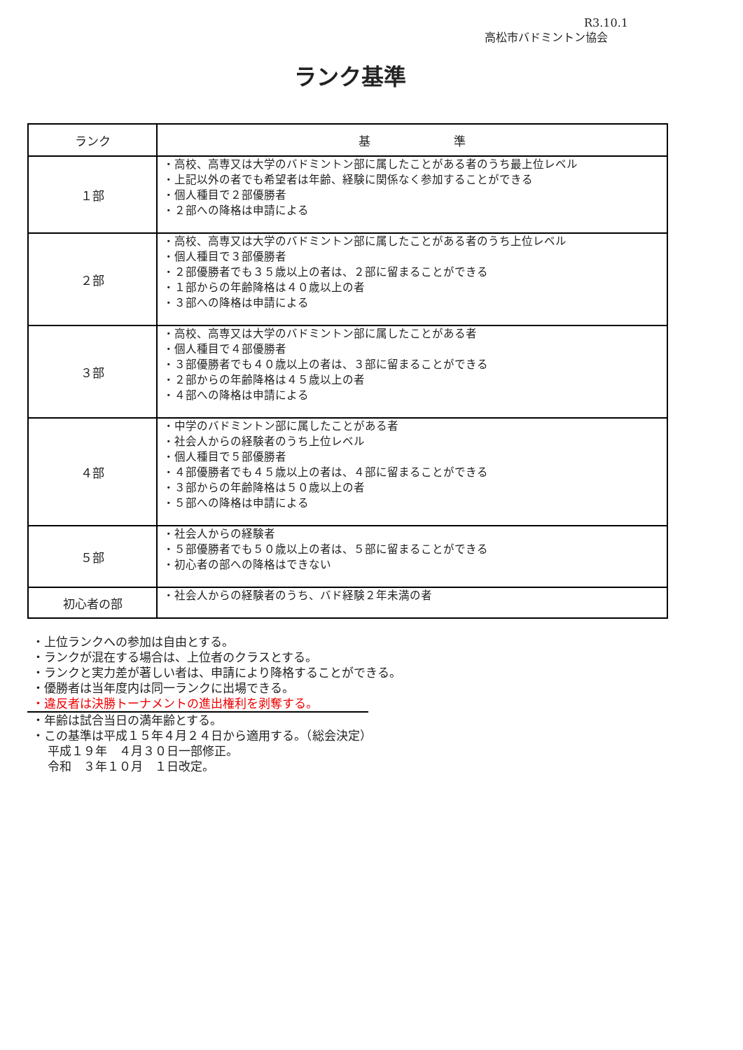R3.10.1
高松市バドミントン協会
ランク基準
| ランク | 基 準 |
| --- | --- |
| １部 | ・高校、高専又は大学のバドミントン部に属したことがある者のうち最上位レベル ・上記以外の者でも希望者は年齢、経験に関係なく参加することができる ・個人種目で２部優勝者 ・２部への降格は申請による |
| ２部 | ・高校、高専又は大学のバドミントン部に属したことがある者のうち上位レベル ・個人種目で３部優勝者 ・２部優勝者でも３５歳以上の者は、２部に留まることができる ・１部からの年齢降格は４０歳以上の者 ・３部への降格は申請による |
| ３部 | ・高校、高専又は大学のバドミントン部に属したことがある者 ・個人種目で４部優勝者 ・３部優勝者でも４０歳以上の者は、３部に留まることができる ・２部からの年齢降格は４５歳以上の者 ・４部への降格は申請による |
| ４部 | ・中学のバドミントン部に属したことがある者 ・社会人からの経験者のうち上位レベル ・個人種目で５部優勝者 ・４部優勝者でも４５歳以上の者は、４部に留まることができる ・３部からの年齢降格は５０歳以上の者 ・５部への降格は申請による |
| ５部 | ・社会人からの経験者 ・５部優勝者でも５０歳以上の者は、５部に留まることができる ・初心者の部への降格はできない |
| 初心者の部 | ・社会人からの経験者のうち、バド経験２年未満の者 |
・上位ランクへの参加は自由とする。
・ランクが混在する場合は、上位者のクラスとする。
・ランクと実力差が著しい者は、申請により降格することができる。
・優勝者は当年度内は同一ランクに出場できる。
・違反者は決勝トーナメントの進出権利を剥奪する。
・年齢は試合当日の満年齢とする。
・この基準は平成１５年４月２４日から適用する。（総会決定）
　 平成１９年　４月３０日一部修正。
　 令和　３年１０月　１日改定。